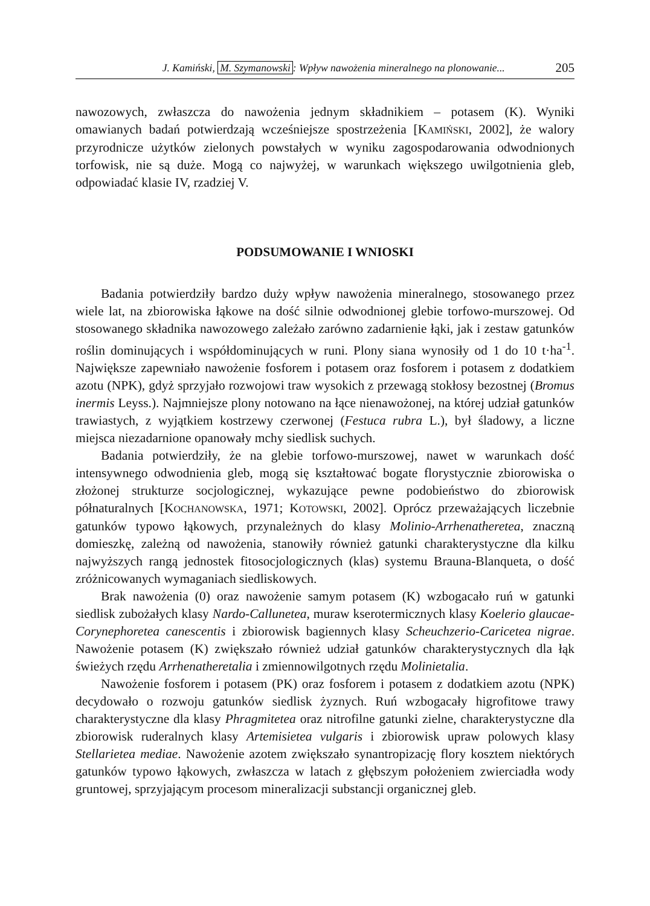J. Kamiński, M. Szymanowski: Wpływ nawożenia mineralnego na plonowanie... 205
nawozowych, zwłaszcza do nawożenia jednym składnikiem – potasem (K). Wyniki omawianych badań potwierdzają wcześniejsze spostrzeżenia [KAMIŃSKI, 2002], że walory przyrodnicze użytków zielonych powstałych w wyniku zagospodarowania odwodnionych torfowisk, nie są duże. Mogą co najwyżej, w warunkach większego uwilgotnienia gleb, odpowiadać klasie IV, rzadziej V.
PODSUMOWANIE I WNIOSKI
Badania potwierdziły bardzo duży wpływ nawożenia mineralnego, stosowanego przez wiele lat, na zbiorowiska łąkowe na dość silnie odwodnionej glebie torfowo-murszowej. Od stosowanego składnika nawozowego zależało zarówno zadarnienie łąki, jak i zestaw gatunków roślin dominujących i współdominujących w runi. Plony siana wynosiły od 1 do 10 t·ha<sup>-1</sup>. Największe zapewniało nawożenie fosforem i potasem oraz fosforem i potasem z dodatkiem azotu (NPK), gdyż sprzyjało rozwojowi traw wysokich z przewagą stokłosy bezostnej (Bromus inermis Leyss.). Najmniejsze plony notowano na łące nienawożonej, na której udział gatunków trawiastych, z wyjątkiem kostrzewy czerwonej (Festuca rubra L.), był śladowy, a liczne miejsca niezadarnione opanowały mchy siedlisk suchych.
Badania potwierdziły, że na glebie torfowo-murszowej, nawet w warunkach dość intensywnego odwodnienia gleb, mogą się kształtować bogate florystycznie zbiorowiska o złożonej strukturze socjologicznej, wykazujące pewne podobieństwo do zbiorowisk półnaturalnych [KOCHANOWSKA, 1971; KOTOWSKI, 2002]. Oprócz przeważających liczebnie gatunków typowo łąkowych, przynależnych do klasy Molinio-Arrhenatheretea, znaczną domieszkę, zależną od nawożenia, stanowiły również gatunki charakterystyczne dla kilku najwyższych rangą jednostek fitosocjologicznych (klas) systemu Brauna-Blanqueta, o dość zróżnicowanych wymaganiach siedliskowych.
Brak nawożenia (0) oraz nawożenie samym potasem (K) wzbogacało ruń w gatunki siedlisk zubożałych klasy Nardo-Callunetea, muraw kserotermicznych klasy Koelerio glaucae-Corynephoretea canescentis i zbiorowisk bagiennych klasy Scheuchzerio-Caricetea nigrae. Nawożenie potasem (K) zwiększało również udział gatunków charakterystycznych dla łąk świeżych rzędu Arrhenatheretalia i zmiennowilgotnych rzędu Molinietalia.
Nawożenie fosforem i potasem (PK) oraz fosforem i potasem z dodatkiem azotu (NPK) decydowało o rozwoju gatunków siedlisk żyznych. Ruń wzbogacały higrofitowe trawy charakterystyczne dla klasy Phragmitetea oraz nitrofilne gatunki zielne, charakterystyczne dla zbiorowisk ruderalnych klasy Artemisietea vulgaris i zbiorowisk upraw polowych klasy Stellarietea mediae. Nawożenie azotem zwiększało synantropizację flory kosztem niektórych gatunków typowo łąkowych, zwłaszcza w latach z głębszym położeniem zwierciadła wody gruntowej, sprzyjającym procesom mineralizacji substancji organicznej gleb.